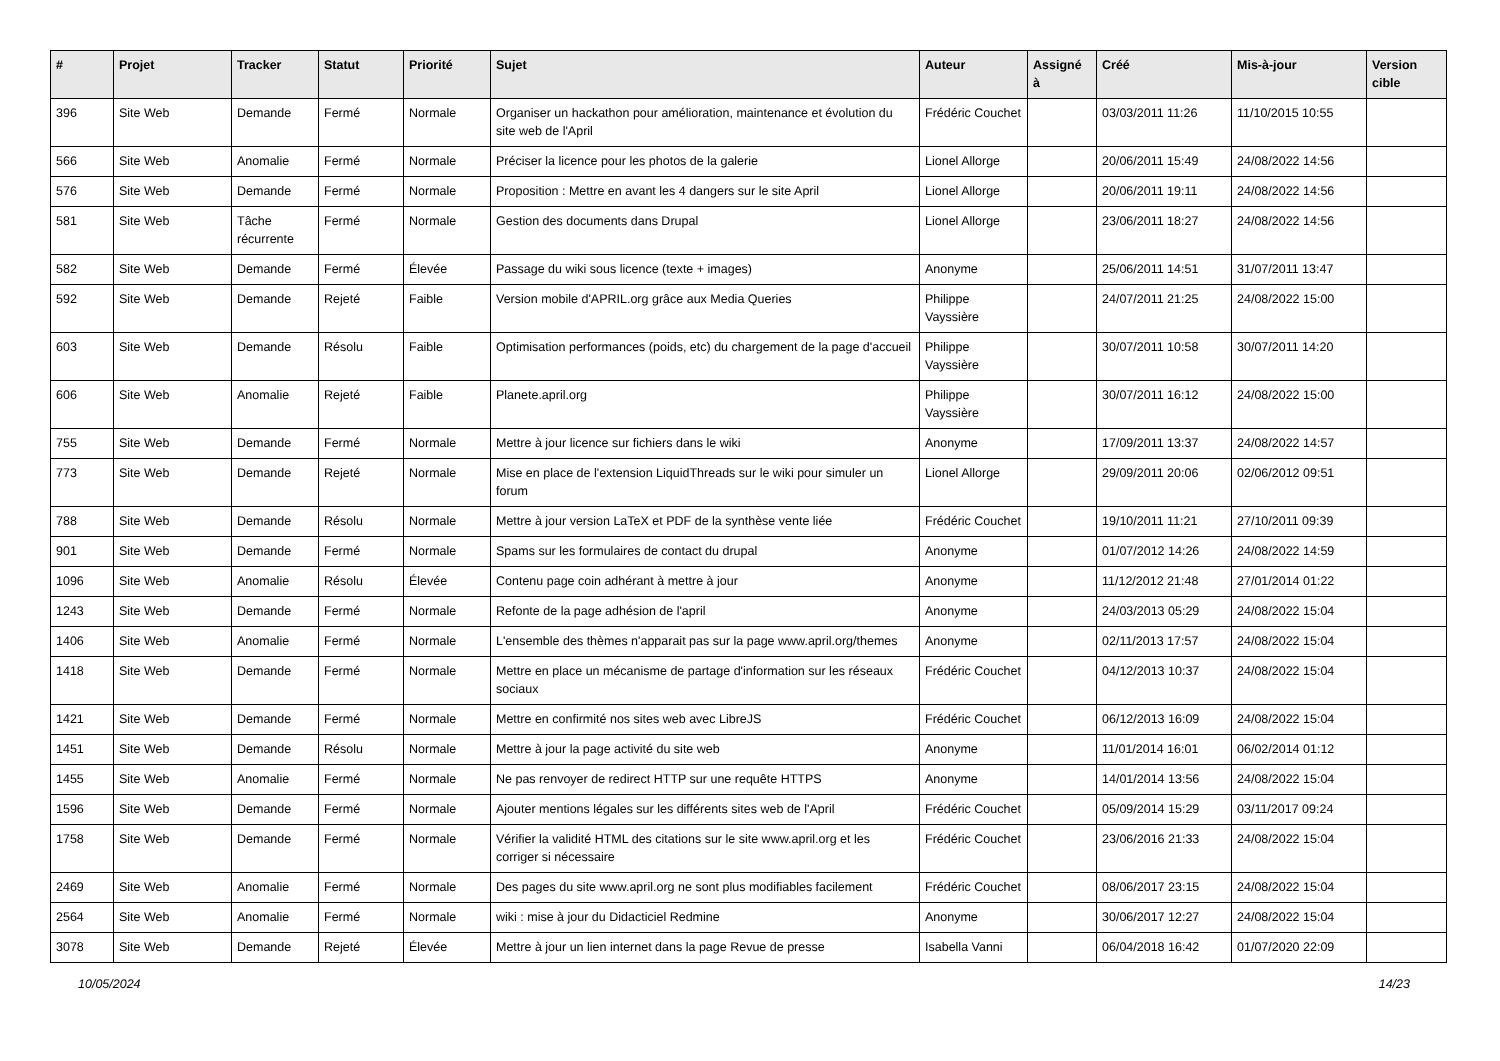| # | Projet | Tracker | Statut | Priorité | Sujet | Auteur | Assigné à | Créé | Mis-à-jour | Version cible |
| --- | --- | --- | --- | --- | --- | --- | --- | --- | --- | --- |
| 396 | Site Web | Demande | Fermé | Normale | Organiser un hackathon pour amélioration, maintenance et évolution du site web de l'April | Frédéric Couchet | | 03/03/2011 11:26 | 11/10/2015 10:55 | |
| 566 | Site Web | Anomalie | Fermé | Normale | Préciser la licence pour les photos de la galerie | Lionel Allorge | | 20/06/2011 15:49 | 24/08/2022 14:56 | |
| 576 | Site Web | Demande | Fermé | Normale | Proposition : Mettre en avant les 4 dangers sur le site April | Lionel Allorge | | 20/06/2011 19:11 | 24/08/2022 14:56 | |
| 581 | Site Web | Tâche récurrente | Fermé | Normale | Gestion des documents dans Drupal | Lionel Allorge | | 23/06/2011 18:27 | 24/08/2022 14:56 | |
| 582 | Site Web | Demande | Fermé | Élevée | Passage du wiki sous licence (texte + images) | Anonyme | | 25/06/2011 14:51 | 31/07/2011 13:47 | |
| 592 | Site Web | Demande | Rejeté | Faible | Version mobile d'APRIL.org grâce aux Media Queries | Philippe Vayssière | | 24/07/2011 21:25 | 24/08/2022 15:00 | |
| 603 | Site Web | Demande | Résolu | Faible | Optimisation performances (poids, etc) du chargement de la page d'accueil | Philippe Vayssière | | 30/07/2011 10:58 | 30/07/2011 14:20 | |
| 606 | Site Web | Anomalie | Rejeté | Faible | Planete.april.org | Philippe Vayssière | | 30/07/2011 16:12 | 24/08/2022 15:00 | |
| 755 | Site Web | Demande | Fermé | Normale | Mettre à jour licence sur fichiers dans le wiki | Anonyme | | 17/09/2011 13:37 | 24/08/2022 14:57 | |
| 773 | Site Web | Demande | Rejeté | Normale | Mise en place de l'extension LiquidThreads sur le wiki pour simuler un forum | Lionel Allorge | | 29/09/2011 20:06 | 02/06/2012 09:51 | |
| 788 | Site Web | Demande | Résolu | Normale | Mettre à jour version LaTeX et PDF de la synthèse vente liée | Frédéric Couchet | | 19/10/2011 11:21 | 27/10/2011 09:39 | |
| 901 | Site Web | Demande | Fermé | Normale | Spams sur les formulaires de contact du drupal | Anonyme | | 01/07/2012 14:26 | 24/08/2022 14:59 | |
| 1096 | Site Web | Anomalie | Résolu | Élevée | Contenu page coin adhérant à mettre à jour | Anonyme | | 11/12/2012 21:48 | 27/01/2014 01:22 | |
| 1243 | Site Web | Demande | Fermé | Normale | Refonte de la page adhésion de l'april | Anonyme | | 24/03/2013 05:29 | 24/08/2022 15:04 | |
| 1406 | Site Web | Anomalie | Fermé | Normale | L'ensemble des thèmes n'apparait pas sur la page www.april.org/themes | Anonyme | | 02/11/2013 17:57 | 24/08/2022 15:04 | |
| 1418 | Site Web | Demande | Fermé | Normale | Mettre en place un mécanisme de partage d'information sur les réseaux sociaux | Frédéric Couchet | | 04/12/2013 10:37 | 24/08/2022 15:04 | |
| 1421 | Site Web | Demande | Fermé | Normale | Mettre en confirmité nos sites web avec LibreJS | Frédéric Couchet | | 06/12/2013 16:09 | 24/08/2022 15:04 | |
| 1451 | Site Web | Demande | Résolu | Normale | Mettre à jour la page activité du site web | Anonyme | | 11/01/2014 16:01 | 06/02/2014 01:12 | |
| 1455 | Site Web | Anomalie | Fermé | Normale | Ne pas renvoyer de redirect HTTP sur une requête HTTPS | Anonyme | | 14/01/2014 13:56 | 24/08/2022 15:04 | |
| 1596 | Site Web | Demande | Fermé | Normale | Ajouter mentions légales sur les différents sites web de l'April | Frédéric Couchet | | 05/09/2014 15:29 | 03/11/2017 09:24 | |
| 1758 | Site Web | Demande | Fermé | Normale | Vérifier la validité HTML des citations sur le site www.april.org et les corriger si nécessaire | Frédéric Couchet | | 23/06/2016 21:33 | 24/08/2022 15:04 | |
| 2469 | Site Web | Anomalie | Fermé | Normale | Des pages du site www.april.org ne sont plus modifiables facilement | Frédéric Couchet | | 08/06/2017 23:15 | 24/08/2022 15:04 | |
| 2564 | Site Web | Anomalie | Fermé | Normale | wiki : mise à jour du Didacticiel Redmine | Anonyme | | 30/06/2017 12:27 | 24/08/2022 15:04 | |
| 3078 | Site Web | Demande | Rejeté | Élevée | Mettre à jour un lien internet dans la page Revue de presse | Isabella Vanni | | 06/04/2018 16:42 | 01/07/2020 22:09 | |
10/05/2024 14/23